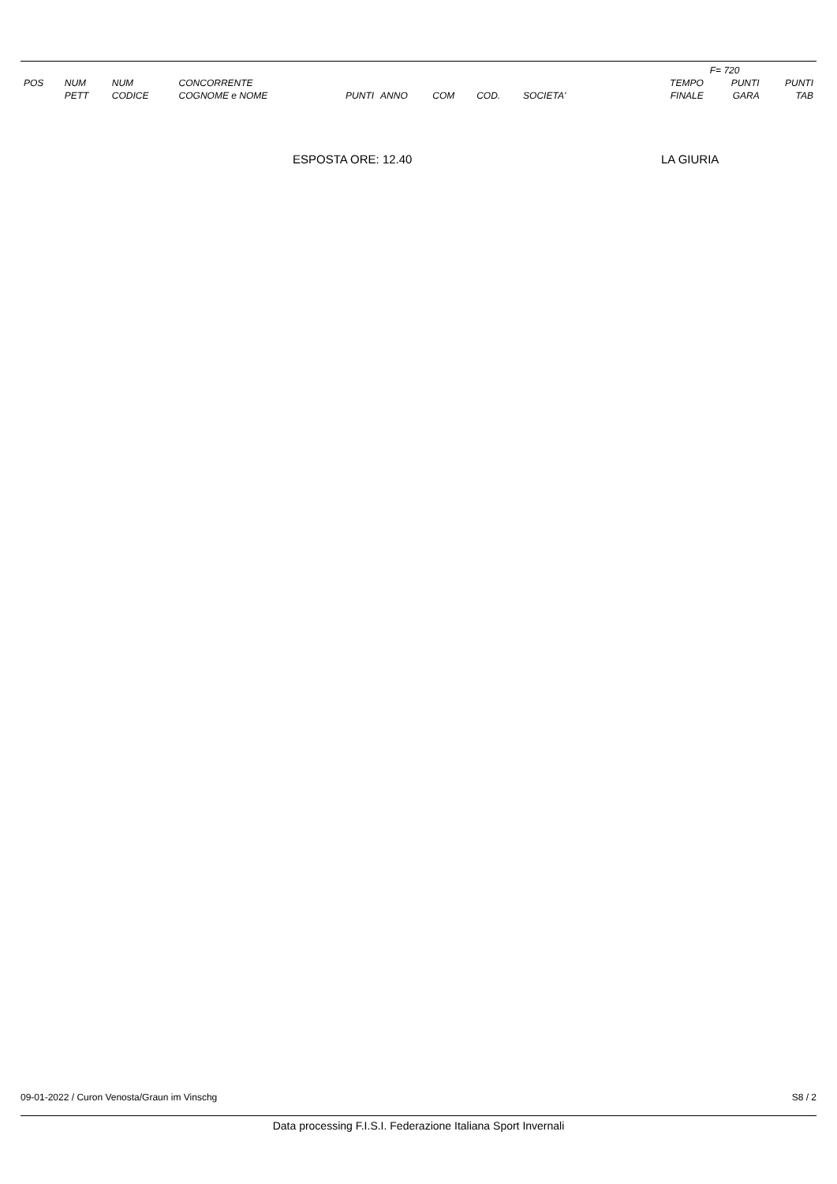| | | | | | | | | | | F= 720 | |
| --- | --- | --- | --- | --- | --- | --- | --- | --- | --- | --- | --- |
| POS | NUM PETT | NUM CODICE | CONCORRENTE COGNOME e NOME | PUNTI | ANNO | COM | COD. | SOCIETA' | TEMPO FINALE | PUNTI GARA | PUNTI TAB |
ESPOSTA ORE: 12.40 LA GIURIA
09-01-2022 / Curon Venosta/Graun im Vinschg S8 / 2
Data processing F.I.S.I. Federazione Italiana Sport Invernali